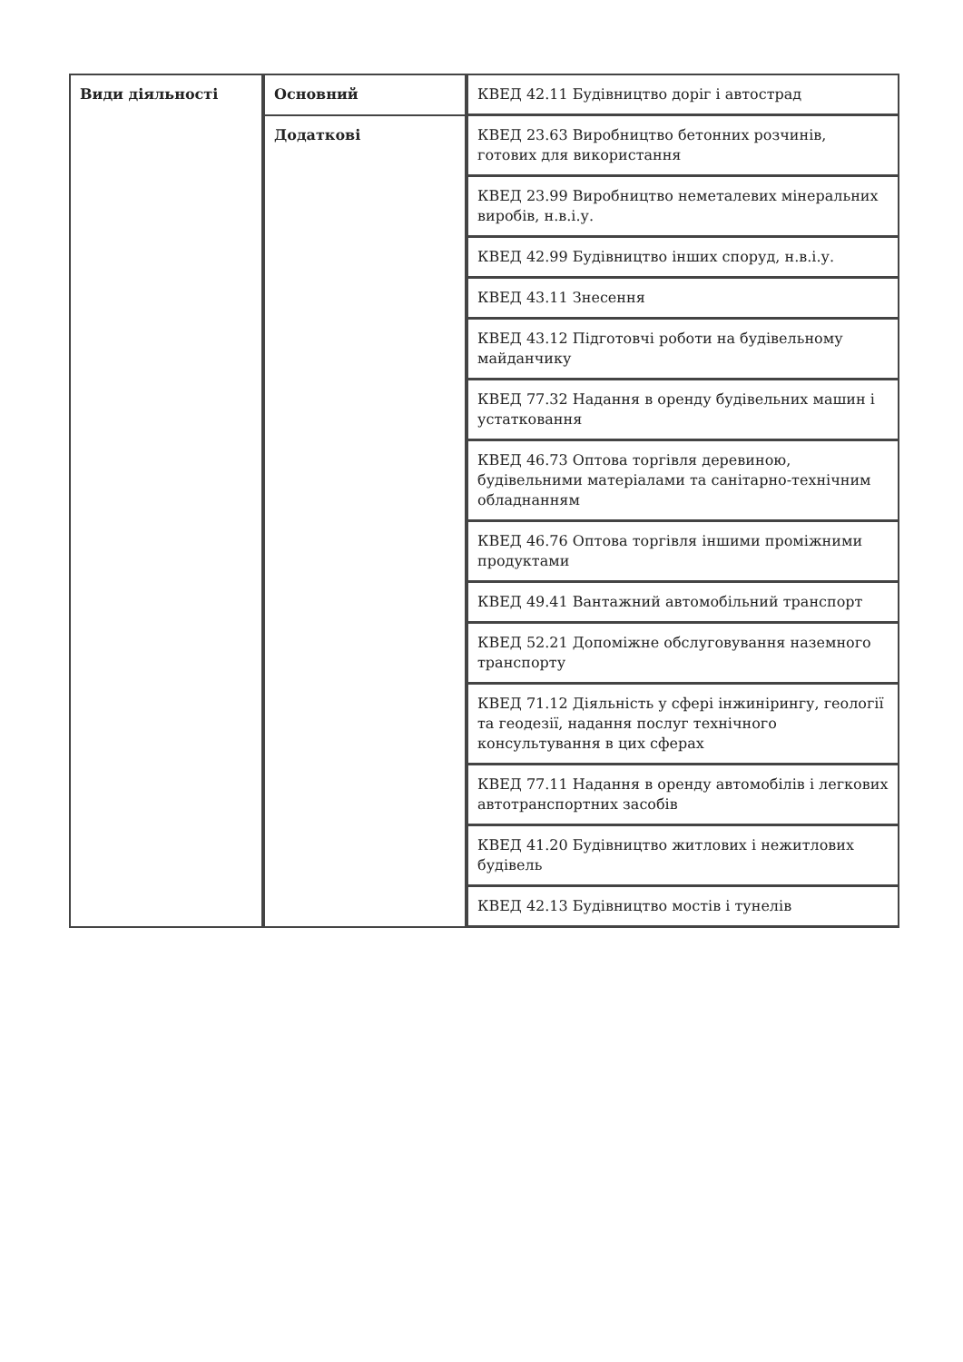| Види діяльності | Основний | КВЕД 42.11 Будівництво доріг і автострад |
| | Додаткові | КВЕД 23.63 Виробництво бетонних розчинів, готових для використання |
| | | КВЕД 23.99 Виробництво неметалевих мінеральних виробів, н.в.і.у. |
| | | КВЕД 42.99 Будівництво інших споруд, н.в.і.у. |
| | | КВЕД 43.11 Знесення |
| | | КВЕД 43.12 Підготовчі роботи на будівельному майданчику |
| | | КВЕД 77.32 Надання в оренду будівельних машин і устатковання |
| | | КВЕД 46.73 Оптова торгівля деревиною, будівельними матеріалами та санітарно-технічним обладнанням |
| | | КВЕД 46.76 Оптова торгівля іншими проміжними продуктами |
| | | КВЕД 49.41 Вантажний автомобільний транспорт |
| | | КВЕД 52.21 Допоміжне обслуговування наземного транспорту |
| | | КВЕД 71.12 Діяльність у сфері інжинірингу, геології та геодезії, надання послуг технічного консультування в цих сферах |
| | | КВЕД 77.11 Надання в оренду автомобілів і легкових автотранспортних засобів |
| | | КВЕД 41.20 Будівництво житлових і нежитлових будівель |
| | | КВЕД 42.13 Будівництво мостів і тунелів |